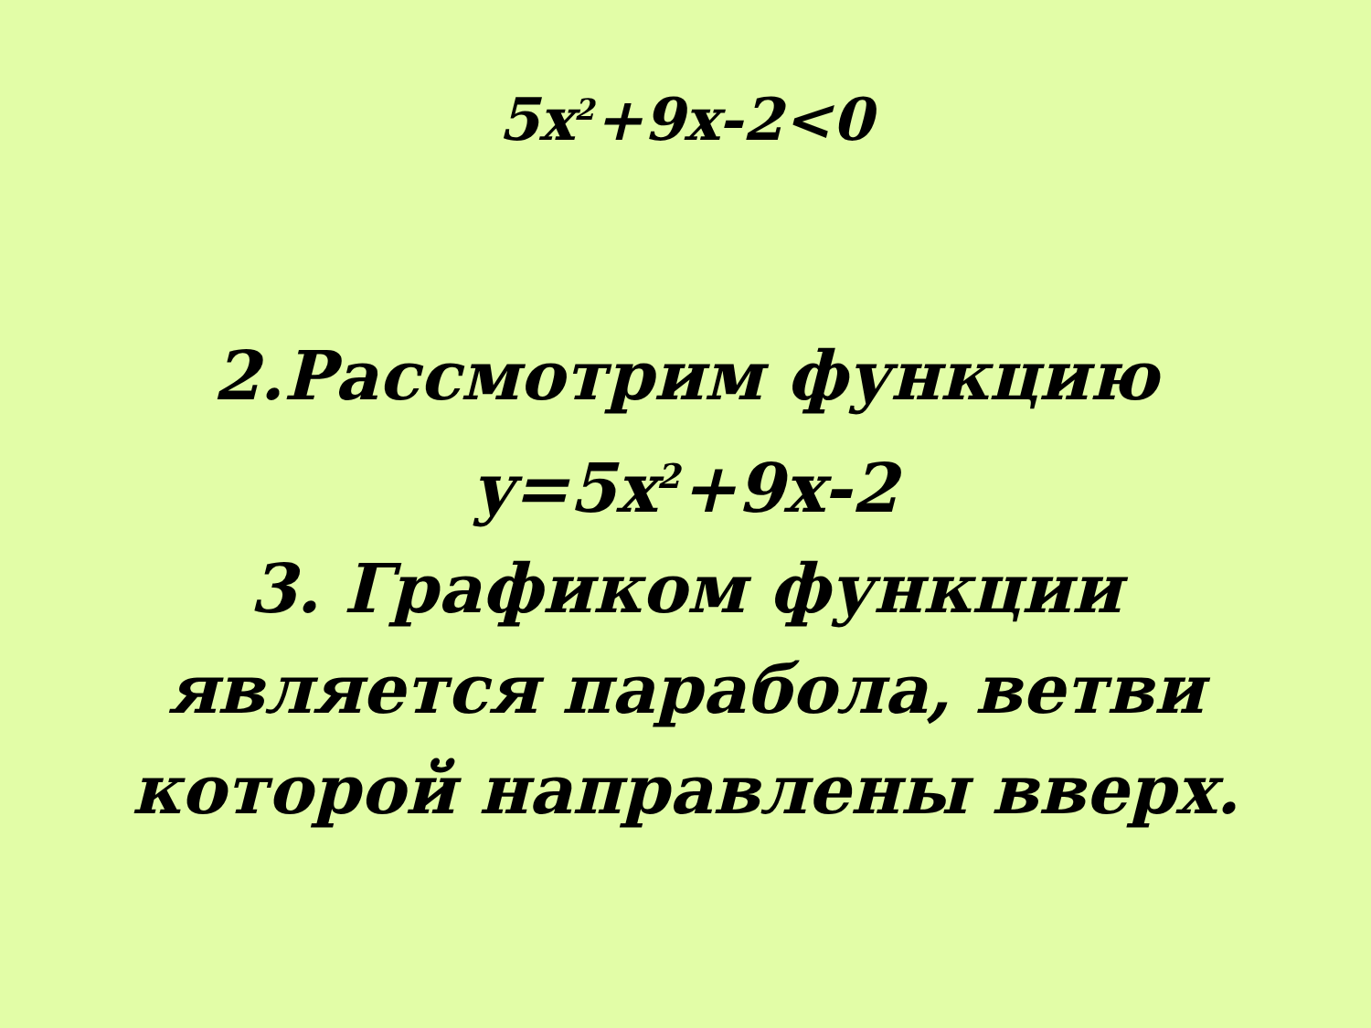5x<sup>2</sup>+9x-2<0
2.Рассмотрим функцию
y=5x<sup>2</sup>+9x-2
3. Графиком функции
является парабола, ветви
которой направлены вверх.